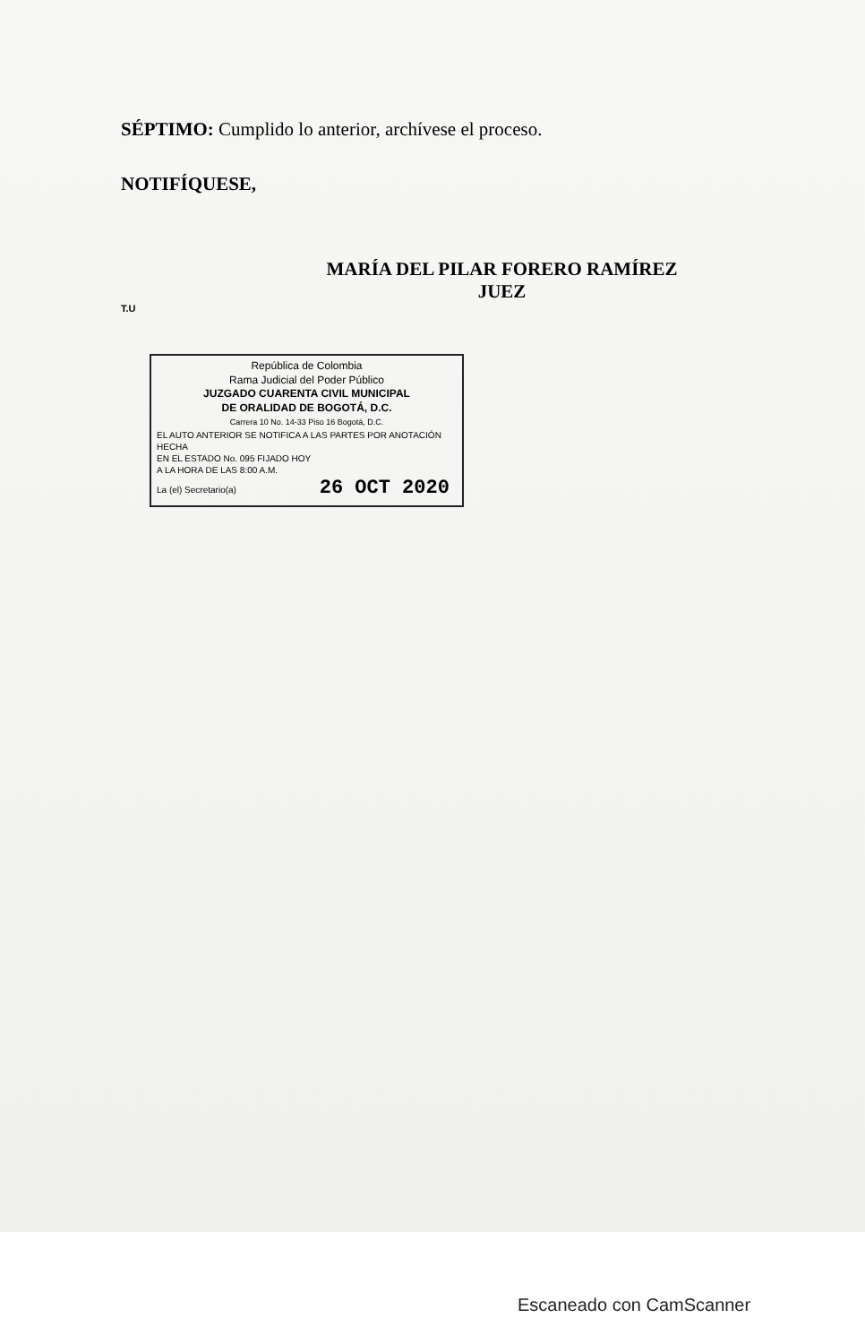SÉPTIMO: Cumplido lo anterior, archívese el proceso.
NOTIFÍQUESE,
MARÍA DEL PILAR FORERO RAMÍREZ
JUEZ
T.U
República de Colombia
Rama Judicial del Poder Público
JUZGADO CUARENTA CIVIL MUNICIPAL
DE ORALIDAD DE BOGOTÁ, D.C.
Carrera 10 No. 14-33 Piso 16 Bogotá, D.C.
EL AUTO ANTERIOR SE NOTIFICA A LAS PARTES POR ANOTACIÓN HECHA
EN EL ESTADO No. 095 FIJADO HOY
A LA HORA DE LAS 8:00 A.M.
La (el) Secretario(a) 26 OCT 2020
Escaneado con CamScanner